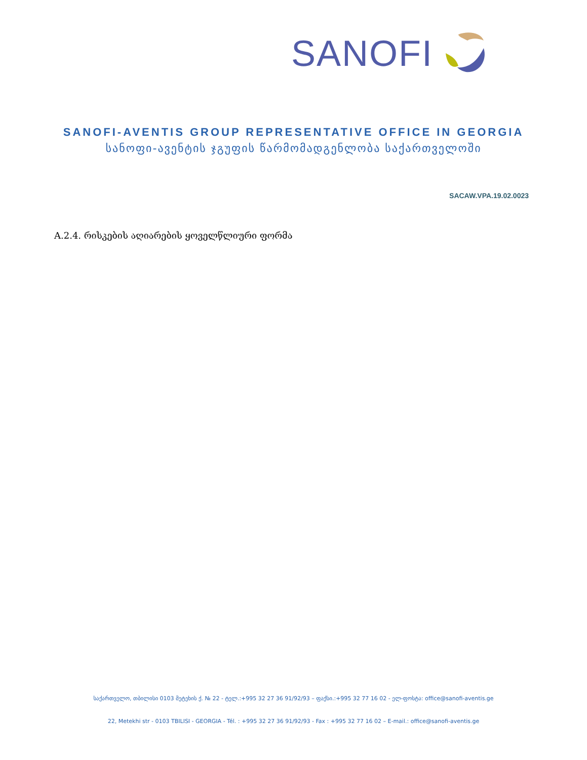SANOFI
SANOFI-AVENTIS GROUP REPRESENTATIVE OFFICE IN GEORGIA
სანოფი-ავენტის ჯგუფის წარმომადგენლობა საქართველოში
SACAW.VPA.19.02.0023
A.2.4. რისკების აღიარების ყოველწლიური ფორმა
საქართველო, თბილისი 0103 მეტეხის ქ. № 22 - ტელ.:+995 32 27 36 91/92/93 – ფაქსი.:+995 32 77 16 02 - ელ-ფოსტა: office@sanofi-aventis.ge
22, Metekhi str - 0103 TBILISI - GEORGIA - Tél. : +995 32 27 36 91/92/93 - Fax : +995 32 77 16 02 – E-mail.: office@sanofi-aventis.ge